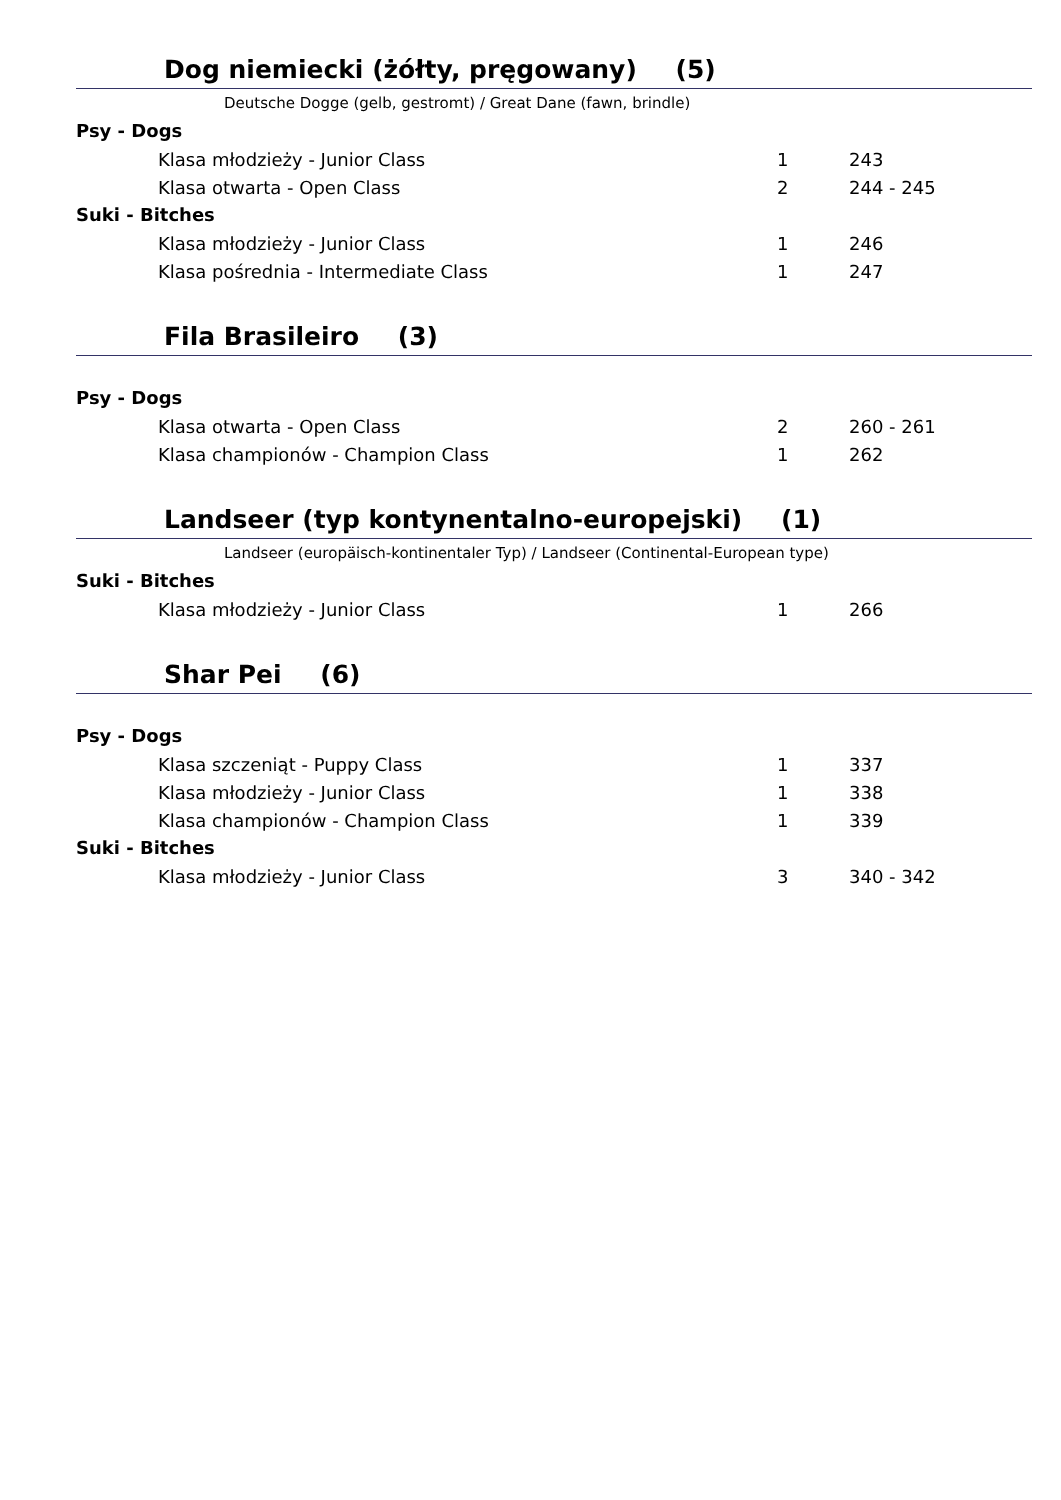Dog niemiecki (żółty, pręgowany) (5)
Deutsche Dogge (gelb, gestromt) / Great Dane (fawn, brindle)
Psy - Dogs
| Klasa młodzieży - Junior Class | 1 | 243 |
| Klasa otwarta - Open Class | 2 | 244 - 245 |
Suki - Bitches
| Klasa młodzieży - Junior Class | 1 | 246 |
| Klasa pośrednia - Intermediate Class | 1 | 247 |
Fila Brasileiro (3)
Psy - Dogs
| Klasa otwarta - Open Class | 2 | 260 - 261 |
| Klasa championów - Champion Class | 1 | 262 |
Landseer (typ kontynentalno-europejski) (1)
Landseer (europäisch-kontinentaler Typ) / Landseer (Continental-European type)
Suki - Bitches
| Klasa młodzieży - Junior Class | 1 | 266 |
Shar Pei (6)
Psy - Dogs
| Klasa szczeniąt - Puppy Class | 1 | 337 |
| Klasa młodzieży - Junior Class | 1 | 338 |
| Klasa championów - Champion Class | 1 | 339 |
Suki - Bitches
| Klasa młodzieży - Junior Class | 3 | 340 - 342 |